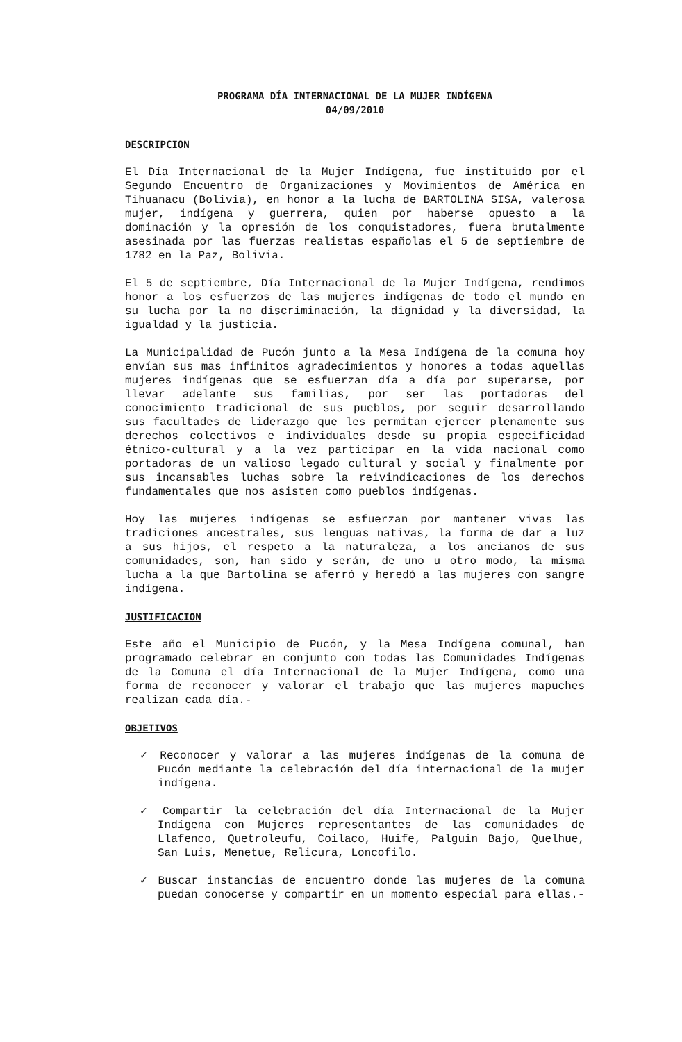PROGRAMA DÍA INTERNACIONAL DE LA MUJER INDÍGENA
04/09/2010
DESCRIPCION
El Día Internacional de la Mujer Indígena, fue instituido por el Segundo Encuentro de Organizaciones y Movimientos de América en Tihuanacu (Bolivia), en honor a la lucha de BARTOLINA SISA, valerosa mujer, indígena y guerrera, quien por haberse opuesto a la dominación y la opresión de los conquistadores, fuera brutalmente asesinada por las fuerzas realistas españolas el 5 de septiembre de 1782 en la Paz, Bolivia.
El 5 de septiembre, Día Internacional de la Mujer Indígena, rendimos honor a los esfuerzos de las mujeres indígenas de todo el mundo en su lucha por la no discriminación, la dignidad y la diversidad, la igualdad y la justicia.
La Municipalidad de Pucón junto a la Mesa Indígena de la comuna hoy envían sus mas infinitos agradecimientos y honores a todas aquellas mujeres indígenas que se esfuerzan día a día por superarse, por llevar adelante sus familias, por ser las portadoras del conocimiento tradicional de sus pueblos, por seguir desarrollando sus facultades de liderazgo que les permitan ejercer plenamente sus derechos colectivos e individuales desde su propia especificidad étnico-cultural y a la vez participar en la vida nacional como portadoras de un valioso legado cultural y social y finalmente por sus incansables luchas sobre la reivindicaciones de los derechos fundamentales que nos asisten como pueblos indígenas.
Hoy las mujeres indígenas se esfuerzan por mantener vivas las tradiciones ancestrales, sus lenguas nativas, la forma de dar a luz a sus hijos, el respeto a la naturaleza, a los ancianos de sus comunidades, son, han sido y serán, de uno u otro modo, la misma lucha a la que Bartolina se aferró y heredó a las mujeres con sangre indígena.
JUSTIFICACION
Este año el Municipio de Pucón, y la Mesa Indígena comunal, han programado celebrar en conjunto con todas las Comunidades Indígenas de la Comuna el día Internacional de la Mujer Indígena, como una forma de reconocer y valorar el trabajo que las mujeres mapuches realizan cada día.-
OBJETIVOS
✓ Reconocer y valorar a las mujeres indígenas de la comuna de Pucón mediante la celebración del día internacional de la mujer indígena.
✓ Compartir la celebración del día Internacional de la Mujer Indígena con Mujeres representantes de las comunidades de Llafenco, Quetroleufu, Coilaco, Huife, Palguin Bajo, Quelhue, San Luis, Menetue, Relicura, Loncofilo.
✓ Buscar instancias de encuentro donde las mujeres de la comuna puedan conocerse y compartir en un momento especial para ellas.-